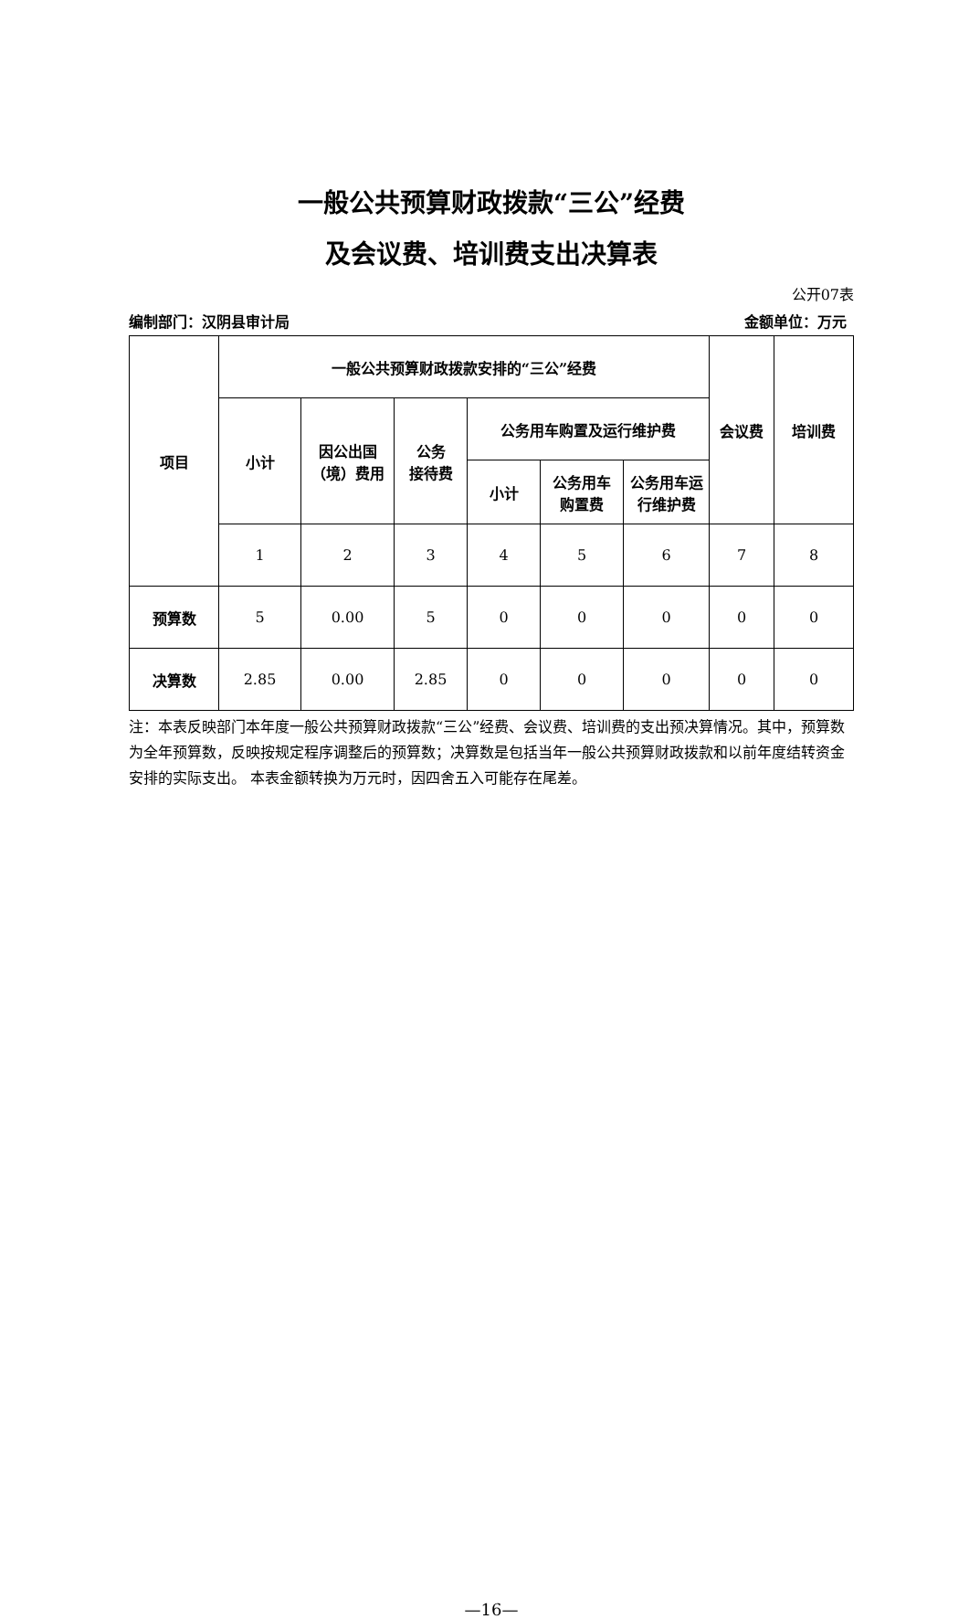一般公共预算财政拨款“三公”经费
及会议费、培训费支出决算表
公开07表
编制部门：汉阴县审计局 金额单位：万元
| 项目 | 一般公共预算财政拨款安排的“三公”经费 | | | | | | 会议费 | 培训费 |
| --- | --- | --- | --- | --- | --- | --- | --- | --- |
| | 小计 | 因公出国 （境）费用 | 公务 接待费 | 公务用车购置及运行维护费 | | | | |
| | | | | 小计 | 公务用车 购置费 | 公务用车运 行维护费 | | |
| | 1 | 2 | 3 | 4 | 5 | 6 | 7 | 8 |
| 预算数 | 5 | 0.00 | 5 | 0 | 0 | 0 | 0 | 0 |
| 决算数 | 2.85 | 0.00 | 2.85 | 0 | 0 | 0 | 0 | 0 |
注：本表反映部门本年度一般公共预算财政拨款“三公”经费、会议费、培训费的支出预决算情况。其中，预算数为全年预算数，反映按规定程序调整后的预算数；决算数是包括当年一般公共预算财政拨款和以前年度结转资金安排的实际支出。 本表金额转换为万元时，因四舍五入可能存在尾差。
—16—